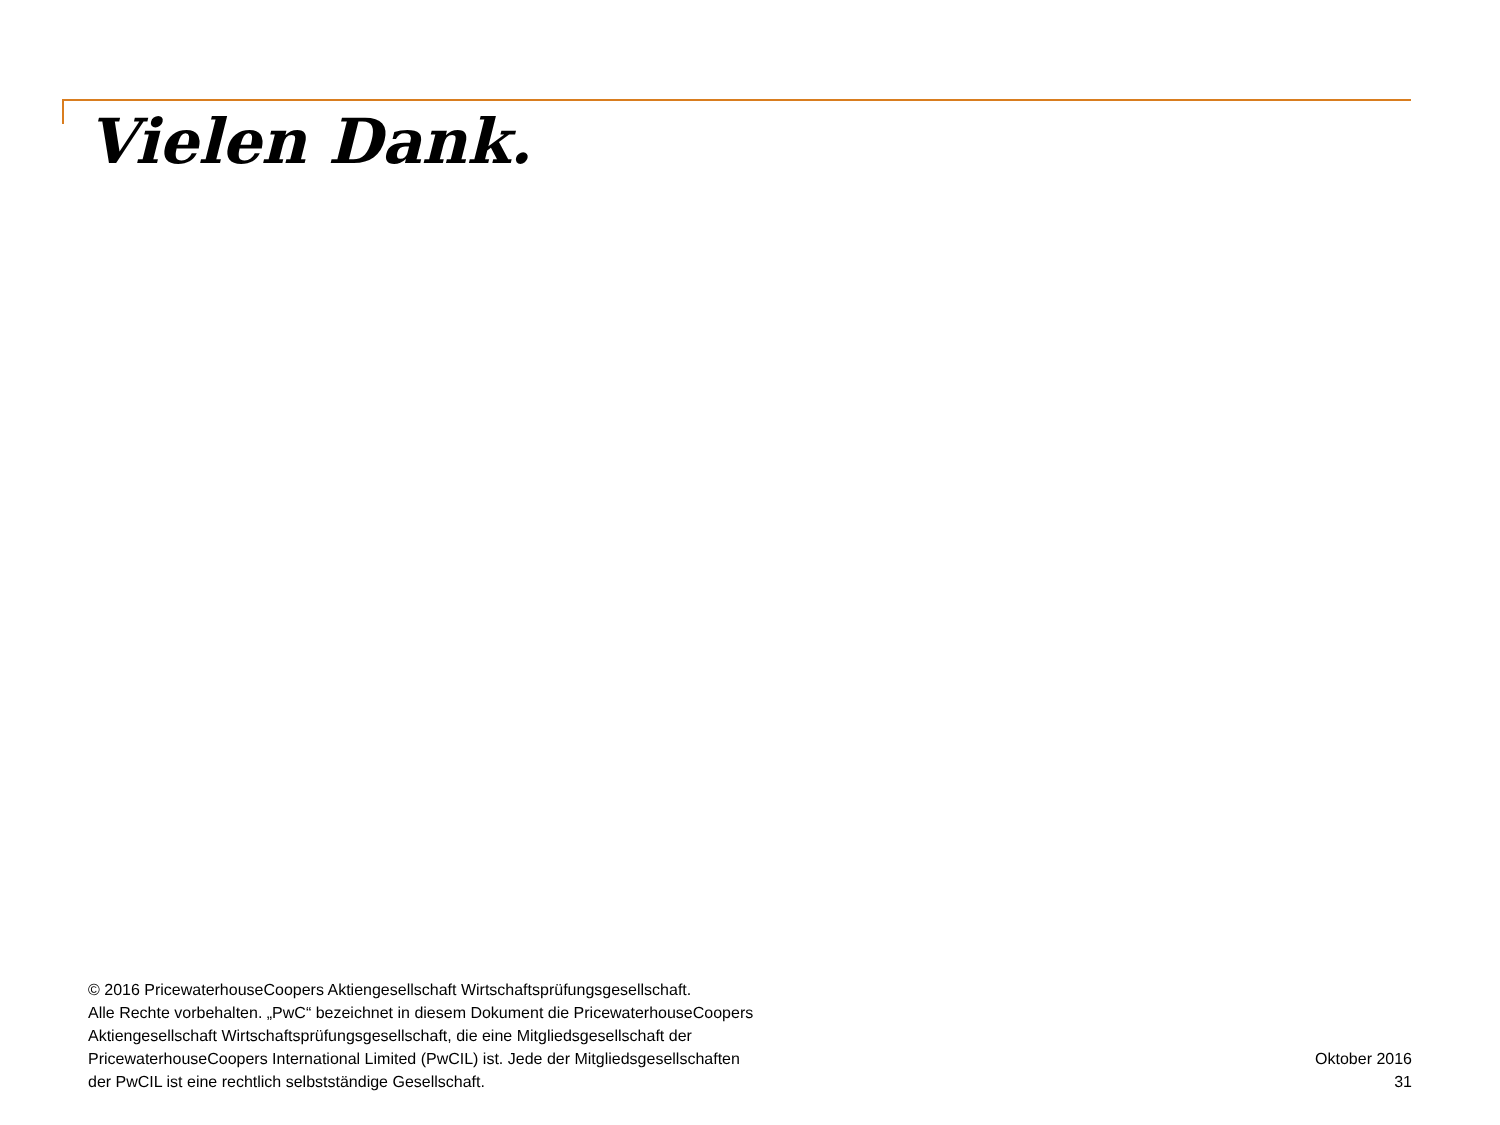Vielen Dank.
© 2016 PricewaterhouseCoopers Aktiengesellschaft Wirtschaftsprüfungsgesellschaft.
Alle Rechte vorbehalten. „PwC“ bezeichnet in diesem Dokument die PricewaterhouseCoopers
Aktiengesellschaft Wirtschaftsprüfungsgesellschaft, die eine Mitgliedsgesellschaft der
PricewaterhouseCoopers International Limited (PwCIL) ist. Jede der Mitgliedsgesellschaften
der PwCIL ist eine rechtlich selbstständige Gesellschaft.
Oktober 2016
31